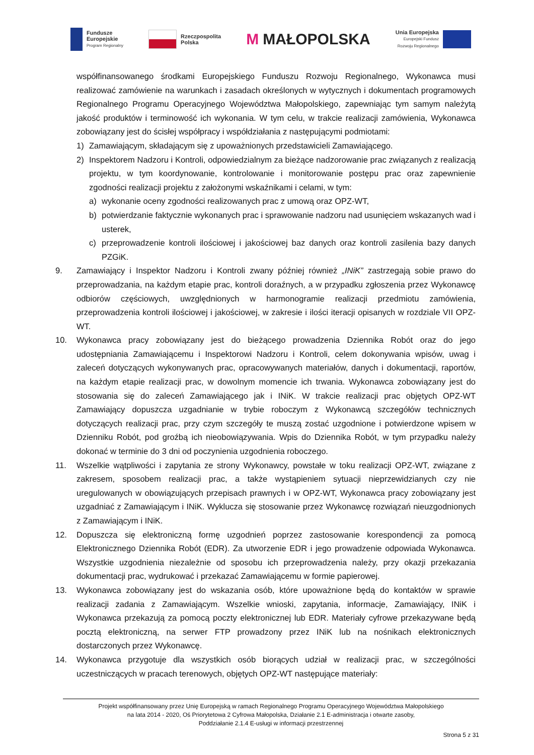Fundusze
Europejskie
Program Regionalny
Rzeczpospolita
Polska
M MAŁOPOLSKA
Unia Europejska
Europejski Fundusz
Rozwoju Regionalnego
współfinansowanego środkami Europejskiego Funduszu Rozwoju Regionalnego, Wykonawca musi realizować zamówienie na warunkach i zasadach określonych w wytycznych i dokumentach programowych Regionalnego Programu Operacyjnego Województwa Małopolskiego, zapewniając tym samym należytą jakość produktów i terminowość ich wykonania. W tym celu, w trakcie realizacji zamówienia, Wykonawca zobowiązany jest do ścisłej współpracy i współdziałania z następującymi podmiotami:
1) Zamawiającym, składającym się z upoważnionych przedstawicieli Zamawiającego.
2) Inspektorem Nadzoru i Kontroli, odpowiedzialnym za bieżące nadzorowanie prac związanych z realizacją projektu, w tym koordynowanie, kontrolowanie i monitorowanie postępu prac oraz zapewnienie zgodności realizacji projektu z założonymi wskaźnikami i celami, w tym:
a) wykonanie oceny zgodności realizowanych prac z umową oraz OPZ-WT,
b) potwierdzanie faktycznie wykonanych prac i sprawowanie nadzoru nad usunięciem wskazanych wad i usterek,
c) przeprowadzenie kontroli ilościowej i jakościowej baz danych oraz kontroli zasilenia bazy danych PZGiK.
9. Zamawiający i Inspektor Nadzoru i Kontroli zwany później również „INiK” zastrzegają sobie prawo do przeprowadzania, na każdym etapie prac, kontroli doraźnych, a w przypadku zgłoszenia przez Wykonawcę odbiorów częściowych, uwzględnionych w harmonogramie realizacji przedmiotu zamówienia, przeprowadzenia kontroli ilościowej i jakościowej, w zakresie i ilości iteracji opisanych w rozdziale VII OPZ-WT.
10. Wykonawca pracy zobowiązany jest do bieżącego prowadzenia Dziennika Robót oraz do jego udostępniania Zamawiającemu i Inspektorowi Nadzoru i Kontroli, celem dokonywania wpisów, uwag i zaleceń dotyczących wykonywanych prac, opracowywanych materiałów, danych i dokumentacji, raportów, na każdym etapie realizacji prac, w dowolnym momencie ich trwania. Wykonawca zobowiązany jest do stosowania się do zaleceń Zamawiającego jak i INiK. W trakcie realizacji prac objętych OPZ-WT Zamawiający dopuszcza uzgadnianie w trybie roboczym z Wykonawcą szczegółów technicznych dotyczących realizacji prac, przy czym szczegóły te muszą zostać uzgodnione i potwierdzone wpisem w Dzienniku Robót, pod groźbą ich nieobowiązywania. Wpis do Dziennika Robót, w tym przypadku należy dokonać w terminie do 3 dni od poczynienia uzgodnienia roboczego.
11. Wszelkie wątpliwości i zapytania ze strony Wykonawcy, powstałe w toku realizacji OPZ-WT, związane z zakresem, sposobem realizacji prac, a także wystąpieniem sytuacji nieprzewidzianych czy nie uregulowanych w obowiązujących przepisach prawnych i w OPZ-WT, Wykonawca pracy zobowiązany jest uzgadniać z Zamawiającym i INiK. Wyklucza się stosowanie przez Wykonawcę rozwiązań nieuzgodnionych z Zamawiającym i INiK.
12. Dopuszcza się elektroniczną formę uzgodnień poprzez zastosowanie korespondencji za pomocą Elektronicznego Dziennika Robót (EDR). Za utworzenie EDR i jego prowadzenie odpowiada Wykonawca. Wszystkie uzgodnienia niezależnie od sposobu ich przeprowadzenia należy, przy okazji przekazania dokumentacji prac, wydrukować i przekazać Zamawiającemu w formie papierowej.
13. Wykonawca zobowiązany jest do wskazania osób, które upoważnione będą do kontaktów w sprawie realizacji zadania z Zamawiającym. Wszelkie wnioski, zapytania, informacje, Zamawiający, INiK i Wykonawca przekazują za pomocą poczty elektronicznej lub EDR. Materiały cyfrowe przekazywane będą pocztą elektroniczną, na serwer FTP prowadzony przez INiK lub na nośnikach elektronicznych dostarczonych przez Wykonawcę.
14. Wykonawca przygotuje dla wszystkich osób biorących udział w realizacji prac, w szczególności uczestniczących w pracach terenowych, objętych OPZ-WT następujące materiały:
Projekt współfinansowany przez Unię Europejską w ramach Regionalnego Programu Operacyjnego Województwa Małopolskiego
na lata 2014 - 2020, Oś Priorytetowa 2 Cyfrowa Małopolska, Działanie 2.1 E-administracja i otwarte zasoby,
Poddziałanie 2.1.4 E-usługi w informacji przestrzennej
Strona 5 z 31